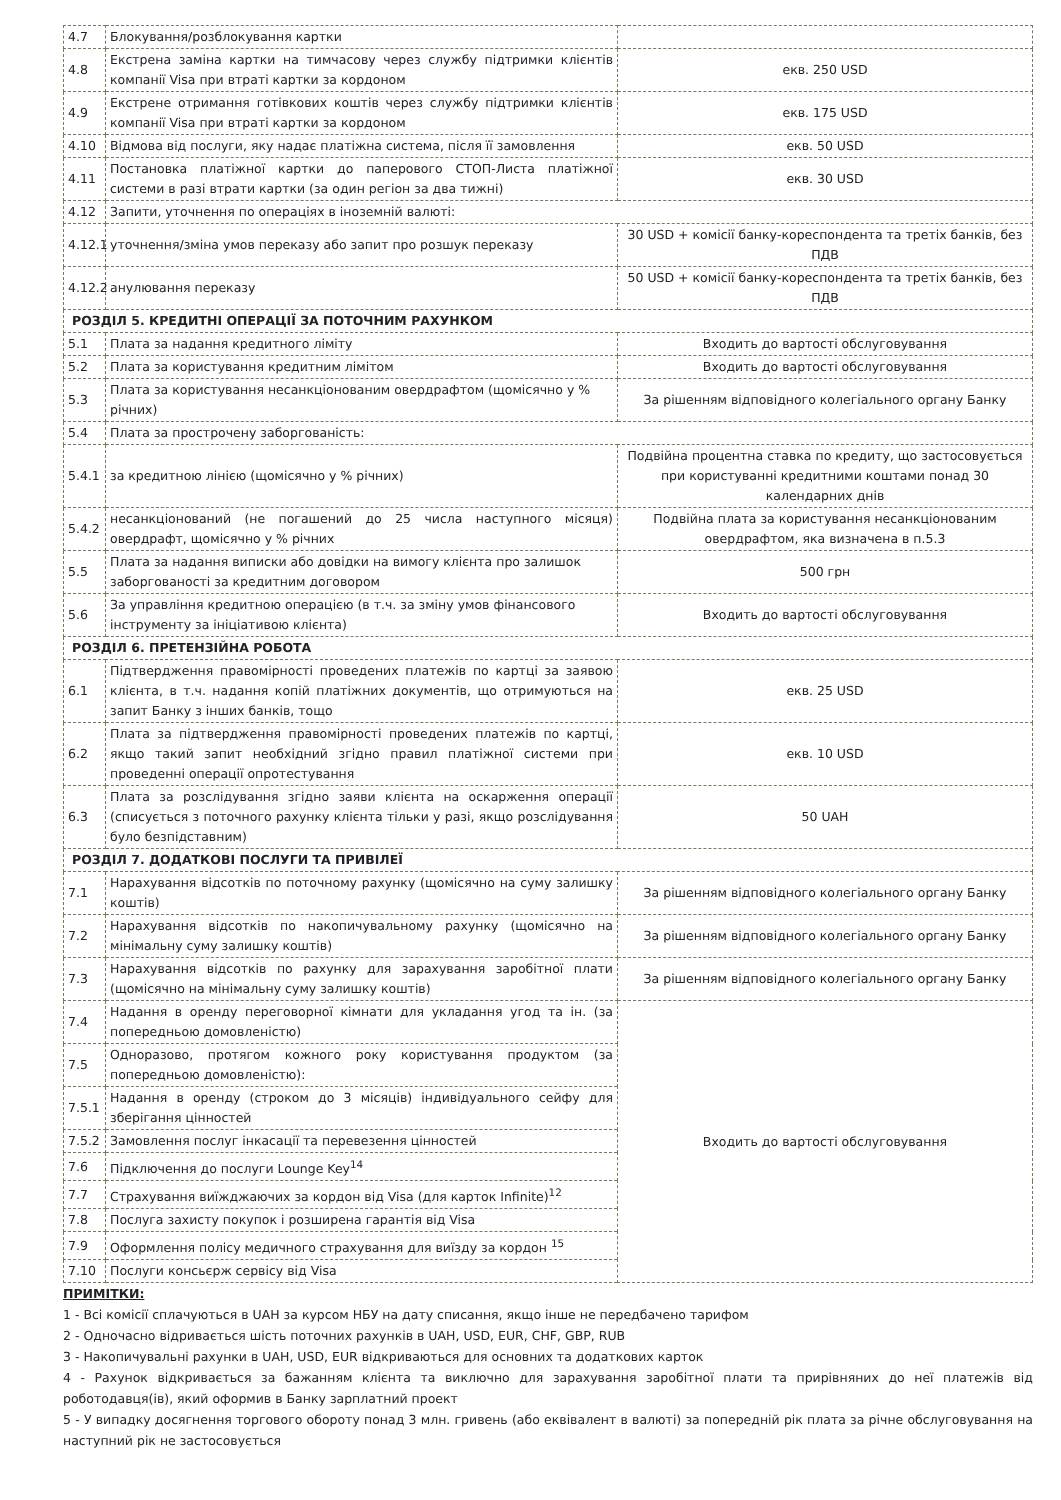| 4.7 | Блокування/розблокування картки | |
| 4.8 | Екстрена заміна картки на тимчасову через службу підтримки клієнтів компанії Visa при втраті картки за кордоном | екв. 250 USD |
| 4.9 | Екстрене отримання готівкових коштів через службу підтримки клієнтів компанії Visa при втраті картки за кордоном | екв. 175 USD |
| 4.10 | Відмова від послуги, яку надає платіжна система, після її замовлення | екв. 50 USD |
| 4.11 | Постановка платіжної картки до паперового СТОП-Листа платіжної системи в разі втрати картки (за один регіон за два тижні) | екв. 30 USD |
| 4.12 | Запити, уточнення по операціях в іноземній валюті: | |
| 4.12.1 | уточнення/зміна умов переказу або запит про розшук переказу | 30 USD + комісії банку-кореспондента та третіх банків, без ПДВ |
| 4.12.2 | анулювання переказу | 50 USD + комісії банку-кореспондента та третіх банків, без ПДВ |
| РОЗДІЛ 5. КРЕДИТНІ ОПЕРАЦІЇ ЗА ПОТОЧНИМ РАХУНКОМ | | |
| 5.1 | Плата за надання кредитного ліміту | Входить до вартості обслуговування |
| 5.2 | Плата за користування кредитним лімітом | Входить до вартості обслуговування |
| 5.3 | Плата за користування несанкціонованим овердрафтом (щомісячно у % річних) | За рішенням відповідного колегіального органу Банку |
| 5.4 | Плата за прострочену заборгованість: | |
| 5.4.1 | за кредитною лінією (щомісячно у % річних) | Подвійна процентна ставка по кредиту, що застосовується при користуванні кредитними коштами понад 30 календарних днів |
| 5.4.2 | несанкціонований (не погашений до 25 числа наступного місяця) овердрафт, щомісячно у % річних | Подвійна плата за користування несанкціонованим овердрафтом, яка визначена в п.5.3 |
| 5.5 | Плата за надання виписки або довідки на вимогу клієнта про залишок заборгованості за кредитним договором | 500 грн |
| 5.6 | За управління кредитною операцією (в т.ч. за зміну умов фінансового інструменту за ініціативою клієнта) | Входить до вартості обслуговування |
| РОЗДІЛ 6. ПРЕТЕНЗІЙНА РОБОТА | | |
| 6.1 | Підтвердження правомірності проведених платежів по картці за заявою клієнта, в т.ч. надання копій платіжних документів, що отримуються на запит Банку з інших банків, тощо | екв. 25 USD |
| 6.2 | Плата за підтвердження правомірності проведених платежів по картці, якщо такий запит необхідний згідно правил платіжної системи при проведенні операції опротестування | екв. 10 USD |
| 6.3 | Плата за розслідування згідно заяви клієнта на оскарження операції (списується з поточного рахунку клієнта тільки у разі, якщо розслідування було безпідставним) | 50 UAH |
| РОЗДІЛ 7. ДОДАТКОВІ ПОСЛУГИ ТА ПРИВІЛЕЇ | | |
| 7.1 | Нарахування відсотків по поточному рахунку (щомісячно на суму залишку коштів) | За рішенням відповідного колегіального органу Банку |
| 7.2 | Нарахування відсотків по накопичувальному рахунку (щомісячно на мінімальну суму залишку коштів) | За рішенням відповідного колегіального органу Банку |
| 7.3 | Нарахування відсотків по рахунку для зарахування заробітної плати (щомісячно на мінімальну суму залишку коштів) | За рішенням відповідного колегіального органу Банку |
| 7.4 | Надання в оренду переговорної кімнати для укладання угод та ін. (за попередньою домовленістю) | Входить до вартості обслуговування |
| 7.5 | Одноразово, протягом кожного року користування продуктом (за попередньою домовленістю): | |
| 7.5.1 | Надання в оренду (строком до 3 місяців) індивідуального сейфу для зберігання цінностей | |
| 7.5.2 | Замовлення послуг інкасації та перевезення цінностей | |
| 7.6 | Підключення до послуги Lounge Key<sup>14</sup> | |
| 7.7 | Страхування виїжджаючих за кордон від Visa (для карток Infinite)<sup>12</sup> | |
| 7.8 | Послуга захисту покупок і розширена гарантія від Visa | |
| 7.9 | Оформлення полісу медичного страхування для виїзду за кордон <sup>15</sup> | |
| 7.10 | Послуги консьєрж сервісу від Visa | |
ПРИМІТКИ:
1 - Всі комісії сплачуються в UAH за курсом НБУ на дату списання, якщо інше не передбачено тарифом
2 - Одночасно відривається шість поточних рахунків в UAH, USD, EUR, CHF, GBP, RUB
3 - Накопичувальні рахунки в UAH, USD, EUR відкриваються для основних та додаткових карток
4 - Рахунок відкривається за бажанням клієнта та виключно для зарахування заробітної плати та прирівняних до неї платежів від роботодавця(ів), який оформив в Банку зарплатний проект
5 - У випадку досягнення торгового обороту понад 3 млн. гривень (або еквівалент в валюті) за попередній рік плата за річне обслуговування на наступний рік не застосовується